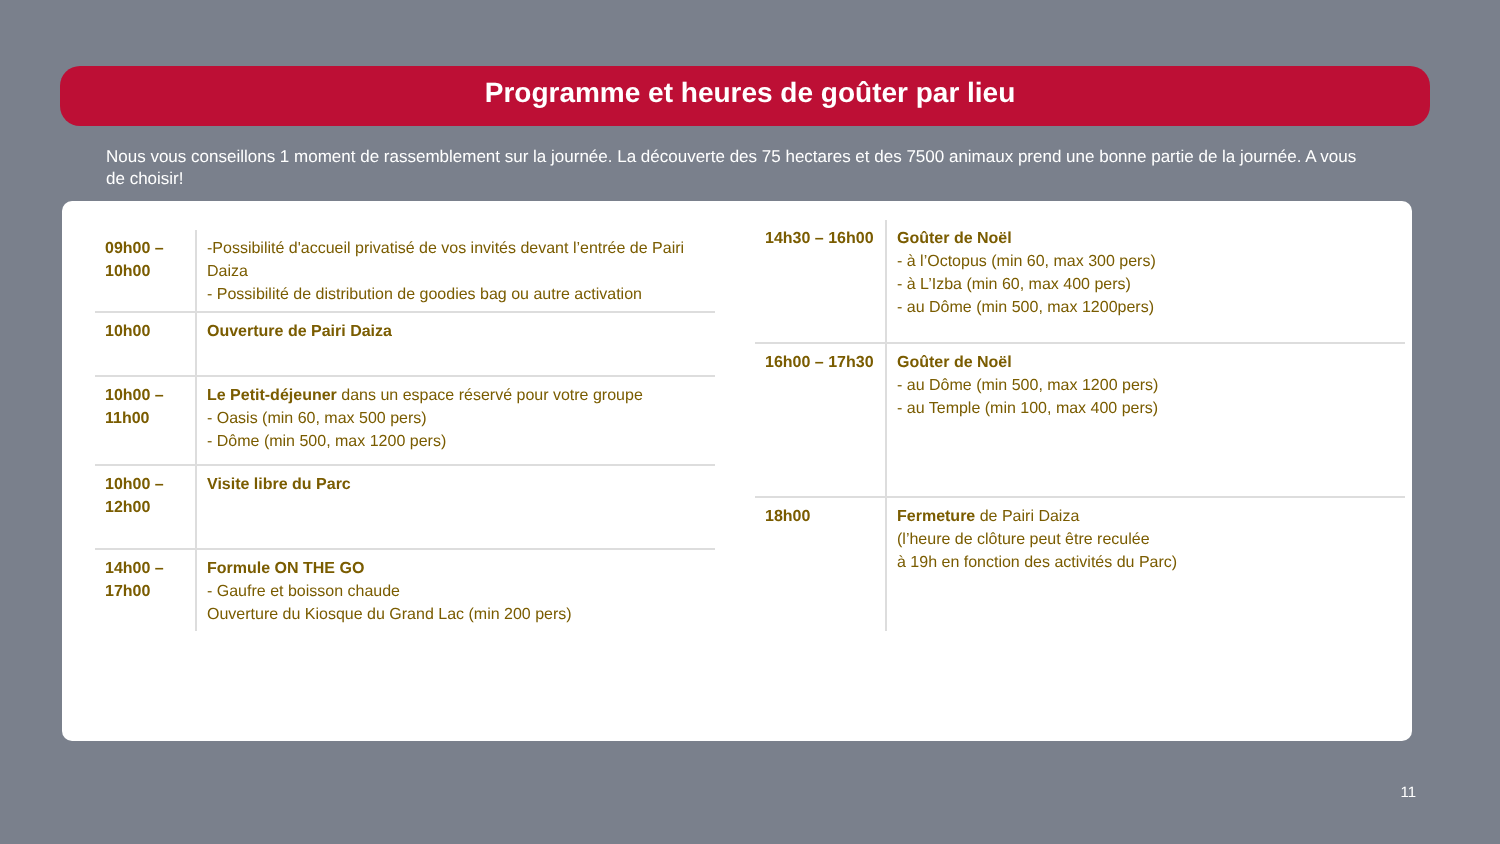Programme et heures de goûter par lieu
Nous vous conseillons 1 moment de rassemblement sur la journée. La découverte des 75 hectares et des 7500 animaux prend une bonne partie de la journée. A vous de choisir!
| 09h00 – 10h00 | -Possibilité d'accueil privatisé de vos invités devant l’entrée de Pairi Daiza - Possibilité de distribution de goodies bag ou autre activation |
| 10h00 | Ouverture de Pairi Daiza |
| 10h00 – 11h00 | Le Petit-déjeuner dans un espace réservé pour votre groupe - Oasis (min 60, max 500 pers) - Dôme (min 500, max 1200 pers) |
| 10h00 – 12h00 | Visite libre du Parc |
| 14h00 – 17h00 | Formule ON THE GO - Gaufre et boisson chaude Ouverture du Kiosque du Grand Lac (min 200 pers) |
| 14h30 – 16h00 | Goûter de Noël - à l’Octopus (min 60, max 300 pers) - à L’Izba (min 60, max 400 pers) - au Dôme (min 500, max 1200pers) |
| 16h00 – 17h30 | Goûter de Noël - au Dôme (min 500, max 1200 pers) - au Temple (min 100, max 400 pers) |
| 18h00 | Fermeture de Pairi Daiza (l’heure de clôture peut être reculée à 19h en fonction des activités du Parc) |
11